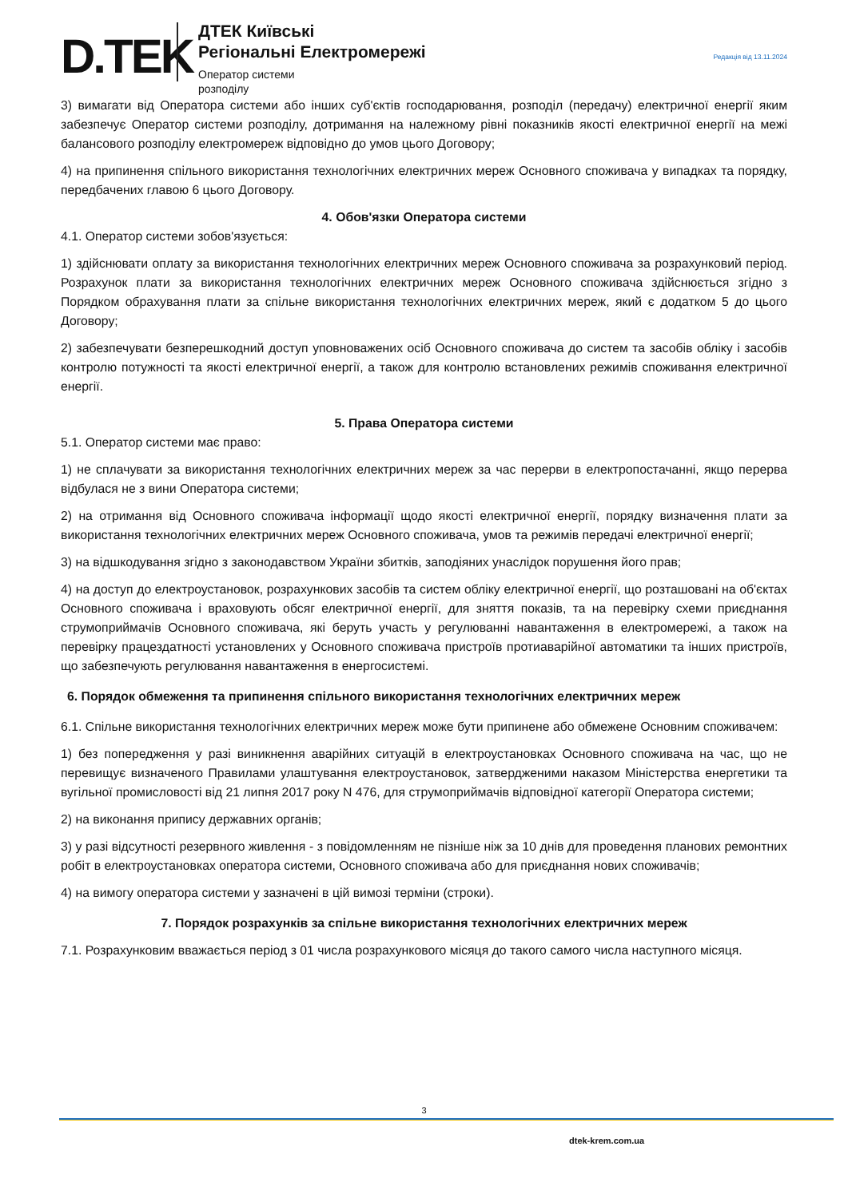D.TEK
ДТЕК Київські
Регіональні Електромережі
Оператор системи
розподілу
Редакція від 13.11.2024
3) вимагати від Оператора системи або інших суб'єктів господарювання, розподіл (передачу) електричної енергії яким забезпечує Оператор системи розподілу, дотримання на належному рівні показників якості електричної енергії на межі балансового розподілу електромереж відповідно до умов цього Договору;
4) на припинення спільного використання технологічних електричних мереж Основного споживача у випадках та порядку, передбачених главою 6 цього Договору.
4. Обов'язки Оператора системи
4.1. Оператор системи зобов'язується:
1) здійснювати оплату за використання технологічних електричних мереж Основного споживача за розрахунковий період. Розрахунок плати за використання технологічних електричних мереж Основного споживача здійснюється згідно з Порядком обрахування плати за спільне використання технологічних електричних мереж, який є додатком 5 до цього Договору;
2) забезпечувати безперешкодний доступ уповноважених осіб Основного споживача до систем та засобів обліку і засобів контролю потужності та якості електричної енергії, а також для контролю встановлених режимів споживання електричної енергії.
5. Права Оператора системи
5.1. Оператор системи має право:
1) не сплачувати за використання технологічних електричних мереж за час перерви в електропостачанні, якщо перерва відбулася не з вини Оператора системи;
2) на отримання від Основного споживача інформації щодо якості електричної енергії, порядку визначення плати за використання технологічних електричних мереж Основного споживача, умов та режимів передачі електричної енергії;
3) на відшкодування згідно з законодавством України збитків, заподіяних унаслідок порушення його прав;
4) на доступ до електроустановок, розрахункових засобів та систем обліку електричної енергії, що розташовані на об'єктах Основного споживача і враховують обсяг електричної енергії, для зняття показів, та на перевірку схеми приєднання струмоприймачів Основного споживача, які беруть участь у регулюванні навантаження в електромережі, а також на перевірку працездатності установлених у Основного споживача пристроїв протиаварійної автоматики та інших пристроїв, що забезпечують регулювання навантаження в енергосистемі.
6. Порядок обмеження та припинення спільного використання технологічних електричних мереж
6.1. Спільне використання технологічних електричних мереж може бути припинене або обмежене Основним споживачем:
1) без попередження у разі виникнення аварійних ситуацій в електроустановках Основного споживача на час, що не перевищує визначеного Правилами улаштування електроустановок, затвердженими наказом Міністерства енергетики та вугільної промисловості від 21 липня 2017 року N 476, для струмоприймачів відповідної категорії Оператора системи;
2) на виконання припису державних органів;
3) у разі відсутності резервного живлення - з повідомленням не пізніше ніж за 10 днів для проведення планових ремонтних робіт в електроустановках оператора системи, Основного споживача або для приєднання нових споживачів;
4) на вимогу оператора системи у зазначені в цій вимозі терміни (строки).
7. Порядок розрахунків за спільне використання технологічних електричних мереж
7.1. Розрахунковим вважається період з 01 числа розрахункового місяця до такого самого числа наступного місяця.
3
dtek-krem.com.ua